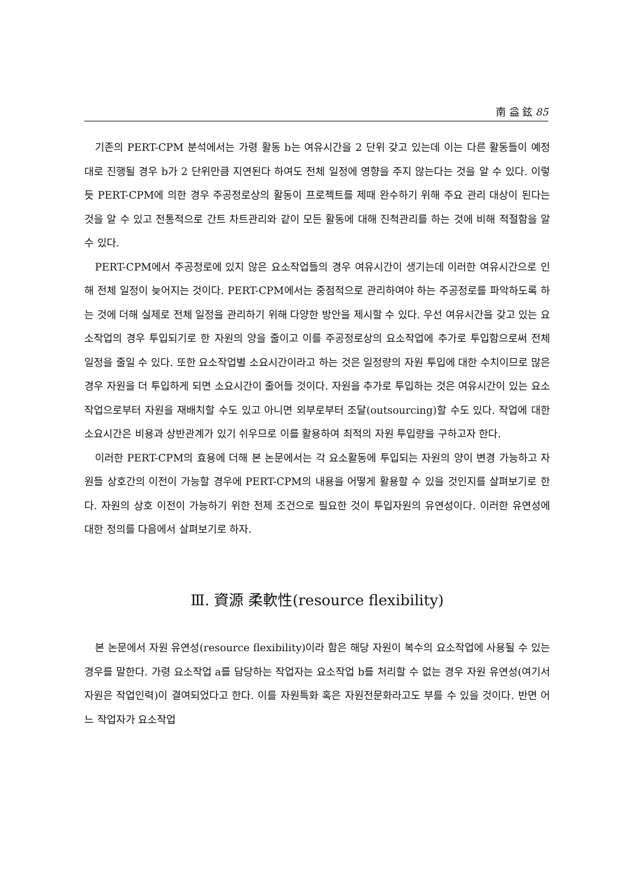南 益 鉉 85
기존의 PERT-CPM 분석에서는 가령 활동 b는 여유시간을 2 단위 갖고 있는데 이는 다른 활동들이 예정대로 진행될 경우 b가 2 단위만큼 지연된다 하여도 전체 일정에 영향을 주지 않는다는 것을 알 수 있다. 이렇듯 PERT-CPM에 의한 경우 주공정로상의 활동이 프로젝트를 제때 완수하기 위해 주요 관리 대상이 된다는 것을 알 수 있고 전통적으로 간트 차트관리와 같이 모든 활동에 대해 진척관리를 하는 것에 비해 적절함을 알 수 있다.
PERT-CPM에서 주공정로에 있지 않은 요소작업들의 경우 여유시간이 생기는데 이러한 여유시간으로 인해 전체 일정이 늦어지는 것이다. PERT-CPM에서는 중점적으로 관리하여야 하는 주공정로를 파악하도록 하는 것에 더해 실제로 전체 일정을 관리하기 위해 다양한 방안을 제시할 수 있다. 우선 여유시간을 갖고 있는 요소작업의 경우 투입되기로 한 자원의 양을 줄이고 이를 주공정로상의 요소작업에 추가로 투입함으로써 전체 일정을 줄일 수 있다. 또한 요소작업별 소요시간이라고 하는 것은 일정량의 자원 투입에 대한 수치이므로 많은 경우 자원을 더 투입하게 되면 소요시간이 줄어들 것이다. 자원을 추가로 투입하는 것은 여유시간이 있는 요소작업으로부터 자원을 재배치할 수도 있고 아니면 외부로부터 조달(outsourcing)할 수도 있다. 작업에 대한 소요시간은 비용과 상반관계가 있기 쉬우므로 이를 활용하여 최적의 자원 투입량을 구하고자 한다.
이러한 PERT-CPM의 효용에 더해 본 논문에서는 각 요소활동에 투입되는 자원의 양이 변경 가능하고 자원들 상호간의 이전이 가능할 경우에 PERT-CPM의 내용을 어떻게 활용할 수 있을 것인지를 살펴보기로 한다. 자원의 상호 이전이 가능하기 위한 전제 조건으로 필요한 것이 투입자원의 유연성이다. 이러한 유연성에 대한 정의를 다음에서 살펴보기로 하자.
Ⅲ. 資源 柔軟性(resource flexibility)
본 논문에서 자원 유연성(resource flexibility)이라 함은 해당 자원이 복수의 요소작업에 사용될 수 있는 경우를 말한다. 가령 요소작업 a를 담당하는 작업자는 요소작업 b를 처리할 수 없는 경우 자원 유연성(여기서 자원은 작업인력)이 결여되었다고 한다. 이를 자원특화 혹은 자원전문화라고도 부를 수 있을 것이다. 반면 어느 작업자가 요소작업